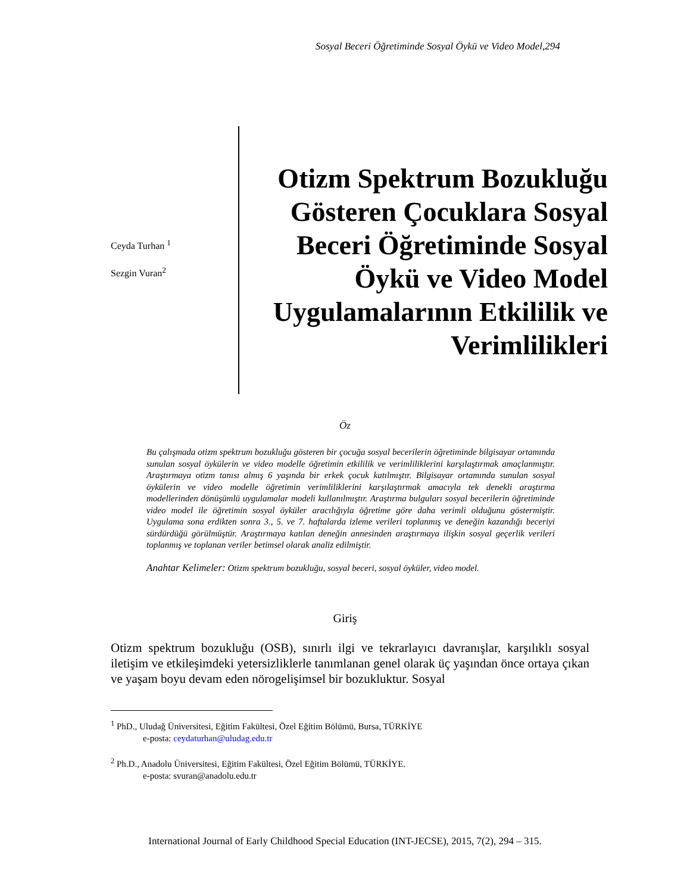Sosyal Beceri Öğretiminde Sosyal Öykü ve Video Model,294
Ceyda Turhan <sup>1</sup>
Sezgin Vuran<sup>2</sup>
Otizm Spektrum Bozukluğu Gösteren Çocuklara Sosyal Beceri Öğretiminde Sosyal Öykü ve Video Model Uygulamalarının Etkililik ve Verimlilikleri
Öz
Bu çalışmada otizm spektrum bozukluğu gösteren bir çocuğa sosyal becerilerin öğretiminde bilgisayar ortamında sunulan sosyal öykülerin ve video modelle öğretimin etkililik ve verimliliklerini karşılaştırmak amaçlanmıştır. Araştırmaya otizm tanısı almış 6 yaşında bir erkek çocuk katılmıştır. Bilgisayar ortamında sunulan sosyal öykülerin ve video modelle öğretimin verimliliklerini karşılaştırmak amacıyla tek denekli araştırma modellerinden dönüşümlü uygulamalar modeli kullanılmıştır. Araştırma bulguları sosyal becerilerin öğretiminde video model ile öğretimin sosyal öyküler aracılığıyla öğretime göre daha verimli olduğunu göstermiştir. Uygulama sona erdikten sonra 3., 5. ve 7. haftalarda izleme verileri toplanmış ve deneğin kazandığı beceriyi sürdürdüğü görülmüştür. Araştırmaya katılan deneğin annesinden araştırmaya ilişkin sosyal geçerlik verileri toplanmış ve toplanan veriler betimsel olarak analiz edilmiştir.
Anahtar Kelimeler: Otizm spektrum bozukluğu, sosyal beceri, sosyal öyküler, video model.
Giriş
Otizm spektrum bozukluğu (OSB), sınırlı ilgi ve tekrarlayıcı davranışlar, karşılıklı sosyal iletişim ve etkileşimdeki yetersizliklerle tanımlanan genel olarak üç yaşından önce ortaya çıkan ve yaşam boyu devam eden nörogelişimsel bir bozukluktur. Sosyal
<sup>1</sup> PhD., Uludağ Üniversitesi, Eğitim Fakültesi, Özel Eğitim Bölümü, Bursa, TÜRKİYE
e-posta: ceydaturhan@uludag.edu.tr
<sup>2</sup> Ph.D., Anadolu Üniversitesi, Eğitim Fakültesi, Özel Eğitim Bölümü, TÜRKİYE.
e-posta: svuran@anadolu.edu.tr
International Journal of Early Childhood Special Education (INT-JECSE), 2015, 7(2), 294 – 315.